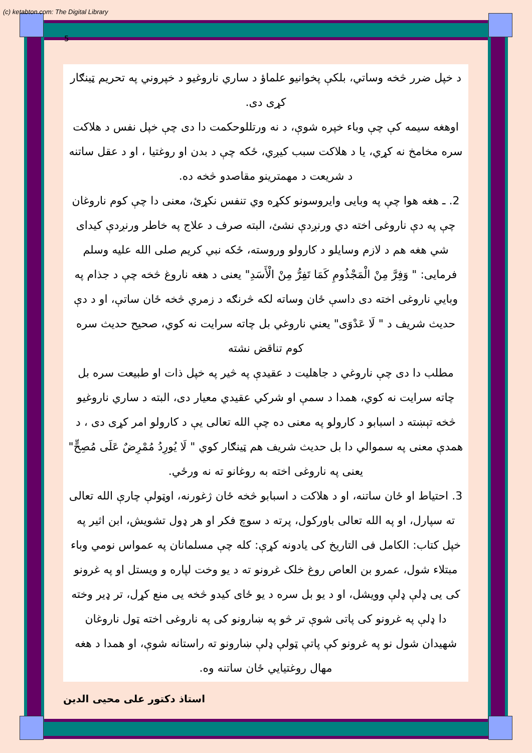(c) ketabton.com: The Digital Library
5
د خپل ضرر څخه وساتي، بلکې پخوانیو علماؤ د ساري ناروغیو د خپروني په تحریم ټینګار کړی دی.
اوهغه سیمه کې چې وباء خپره شوې، د نه ورتللوحکمت دا دی چې خپل نفس د هلاکت سره مخامخ نه کړي، یا د هلاکت سبب کیږي، ځکه چې د بدن او روغتیا ، او د عقل ساتنه د شریعت د مهمترینو مقاصدو څخه ده.
2. ـ هغه هوا چې په وبایی وایروسونو ککړه وي تنفس نکړئ، معنی دا چې کوم ناروغان چې په دې ناروغی اخته دي ورنږدې نشئ، البته صرف د علاج په خاطر ورنږدې کیدای شي هغه هم د لازم وسایلو د کارولو وروسته، ځکه نبي کریم صلی الله علیه وسلم فرمایی: " وَفِرَّ مِنْ الْمَجْذُومِ كَمَا تَفِرُّ مِنْ الْأَسَدِ" یعنی د هغه ناروغ څخه چې د جذام په وبایي ناروغی اخته دی داسې ځان وساته لکه څرنګه د زمري څخه ځان ساتې، او د دې حدیث شریف د " لَا عَدْوَى" یعني ناروغي بل چاته سرایت نه کوي، صحیح حدیث سره کوم تناقض نشته
مطلب دا دی چې ناروغي د جاهلیت د عقیدې په څیر په خپل ذات او طبیعت سره بل چاته سرایت نه کوي، همدا د سمې او شرکي عقیدي معیار دی، البته د ساري ناروغیو څخه تېښته د اسبابو د کارولو په معنی ده چې الله تعالی یې د کارولو امر کړی دی ، د همدې معنی په سموالي دا بل حدیث شریف هم ټینګار کوي " لَا يُورِدُ مُمْرِضٌ عَلَى مُصِحٍّ" یعنی په ناروغی اخته به روغانو ته نه ورځي.
3. احتیاط او ځان ساتنه، او د هلاکت د اسبابو څخه ځان ژغورنه، اوټولې چارې الله تعالی ته سپارل، او په الله تعالی باورکول، پرته د سوچ فکر او هر ډول تشویش، ابن اثیر په خپل کتاب: الکامل فی التاریخ کی یادونه کړې: کله چې مسلمانان په عمواس نومي وباء مبتلاء شول، عمرو بن العاص روغ خلک غرونو ته د یو وخت لپاره و ویستل او په غرونو کی یی ډلې ډلې وویشل، او د یو بل سره د یو ځای کیدو څخه یی منع کړل، تر ډیر وخته دا ډلې په غرونو کی پاتی شوې تر څو په ښارونو کی په ناروغی اخته ټول ناروغان شهیدان شول نو په غرونو کې پاتې ټولې ډلې ښارونو ته راستانه شوې، او همدا د هغه مهال روغتیایي ځان ساتنه وه.
استاذ دکتور علی محیی الدین